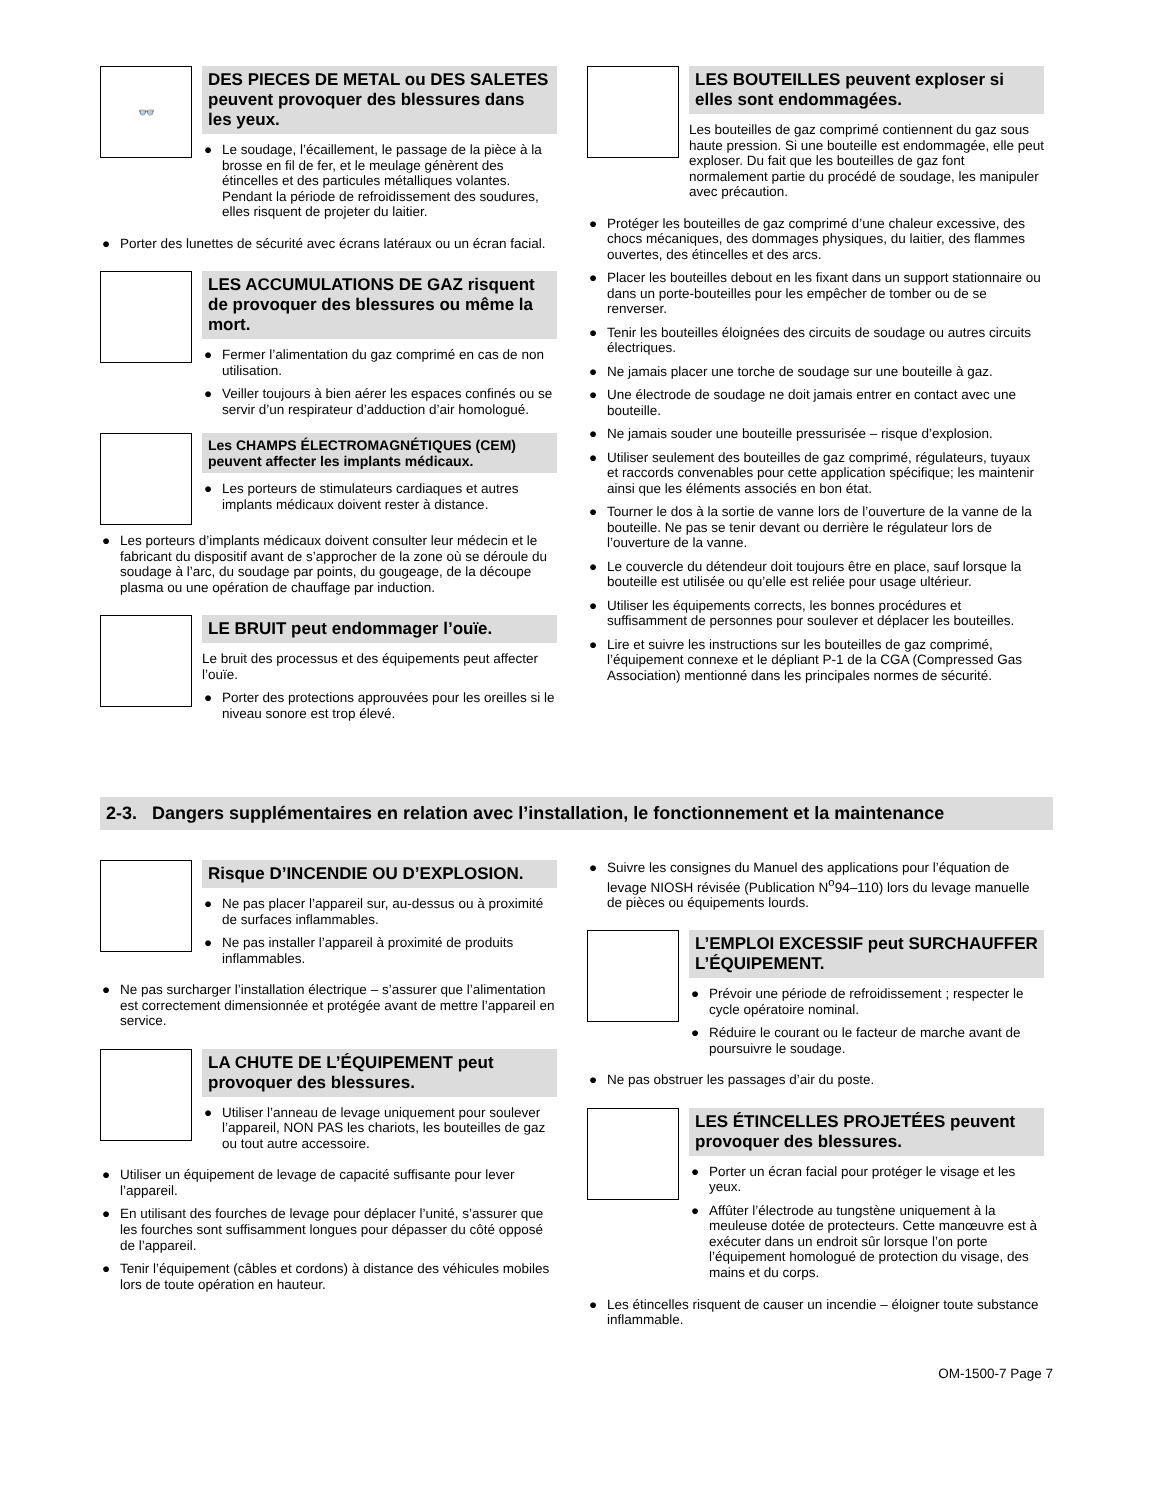👓
DES PIECES DE METAL ou DES SALETES peuvent provoquer des blessures dans les yeux.
● Le soudage, l’écaillement, le passage de la pièce à la brosse en fil de fer, et le meulage génèrent des étincelles et des particules métalliques volantes. Pendant la période de refroidissement des soudures, elles risquent de projeter du laitier.
● Porter des lunettes de sécurité avec écrans latéraux ou un écran facial.
LES ACCUMULATIONS DE GAZ risquent de provoquer des blessures ou même la mort.
● Fermer l’alimentation du gaz comprimé en cas de non utilisation.
● Veiller toujours à bien aérer les espaces confinés ou se servir d’un respirateur d’adduction d’air homologué.
Les CHAMPS ÉLECTROMAGNÉTIQUES (CEM) peuvent affecter les implants médicaux.
● Les porteurs de stimulateurs cardiaques et autres implants médicaux doivent rester à distance.
● Les porteurs d’implants médicaux doivent consulter leur médecin et le fabricant du dispositif avant de s’approcher de la zone où se déroule du soudage à l’arc, du soudage par points, du gougeage, de la découpe plasma ou une opération de chauffage par induction.
LE BRUIT peut endommager l’ouïe.
Le bruit des processus et des équipements peut affecter l’ouïe.
● Porter des protections approuvées pour les oreilles si le niveau sonore est trop élevé.
LES BOUTEILLES peuvent exploser si elles sont endommagées.
Les bouteilles de gaz comprimé contiennent du gaz sous haute pression. Si une bouteille est endommagée, elle peut exploser. Du fait que les bouteilles de gaz font normalement partie du procédé de soudage, les manipuler avec précaution.
● Protéger les bouteilles de gaz comprimé d’une chaleur excessive, des chocs mécaniques, des dommages physiques, du laitier, des flammes ouvertes, des étincelles et des arcs.
● Placer les bouteilles debout en les fixant dans un support stationnaire ou dans un porte-bouteilles pour les empêcher de tomber ou de se renverser.
● Tenir les bouteilles éloignées des circuits de soudage ou autres circuits électriques.
● Ne jamais placer une torche de soudage sur une bouteille à gaz.
● Une électrode de soudage ne doit jamais entrer en contact avec une bouteille.
● Ne jamais souder une bouteille pressurisée – risque d’explosion.
● Utiliser seulement des bouteilles de gaz comprimé, régulateurs, tuyaux et raccords convenables pour cette application spécifique; les maintenir ainsi que les éléments associés en bon état.
● Tourner le dos à la sortie de vanne lors de l’ouverture de la vanne de la bouteille. Ne pas se tenir devant ou derrière le régulateur lors de l’ouverture de la vanne.
● Le couvercle du détendeur doit toujours être en place, sauf lorsque la bouteille est utilisée ou qu’elle est reliée pour usage ultérieur.
● Utiliser les équipements corrects, les bonnes procédures et suffisamment de personnes pour soulever et déplacer les bouteilles.
● Lire et suivre les instructions sur les bouteilles de gaz comprimé, l’équipement connexe et le dépliant P-1 de la CGA (Compressed Gas Association) mentionné dans les principales normes de sécurité.
2-3. Dangers supplémentaires en relation avec l’installation, le fonctionnement et la maintenance
Risque D’INCENDIE OU D’EXPLOSION.
● Ne pas placer l’appareil sur, au-dessus ou à proximité de surfaces inflammables.
● Ne pas installer l’appareil à proximité de produits inflammables.
● Ne pas surcharger l’installation électrique – s’assurer que l’alimentation est correctement dimensionnée et protégée avant de mettre l’appareil en service.
LA CHUTE DE L’ÉQUIPEMENT peut provoquer des blessures.
● Utiliser l’anneau de levage uniquement pour soulever l’appareil, NON PAS les chariots, les bouteilles de gaz ou tout autre accessoire.
● Utiliser un équipement de levage de capacité suffisante pour lever l’appareil.
● En utilisant des fourches de levage pour déplacer l’unité, s’assurer que les fourches sont suffisamment longues pour dépasser du côté opposé de l’appareil.
● Tenir l’équipement (câbles et cordons) à distance des véhicules mobiles lors de toute opération en hauteur.
● Suivre les consignes du Manuel des applications pour l’équation de levage NIOSH révisée (Publication N<sup>o</sup>94–110) lors du levage manuelle de pièces ou équipements lourds.
L’EMPLOI EXCESSIF peut SURCHAUFFER L’ÉQUIPEMENT.
● Prévoir une période de refroidissement ; respecter le cycle opératoire nominal.
● Réduire le courant ou le facteur de marche avant de poursuivre le soudage.
● Ne pas obstruer les passages d’air du poste.
LES ÉTINCELLES PROJETÉES peuvent provoquer des blessures.
● Porter un écran facial pour protéger le visage et les yeux.
● Affûter l’électrode au tungstène uniquement à la meuleuse dotée de protecteurs. Cette manœuvre est à exécuter dans un endroit sûr lorsque l’on porte l’équipement homologué de protection du visage, des mains et du corps.
● Les étincelles risquent de causer un incendie – éloigner toute substance inflammable.
OM-1500-7 Page 7